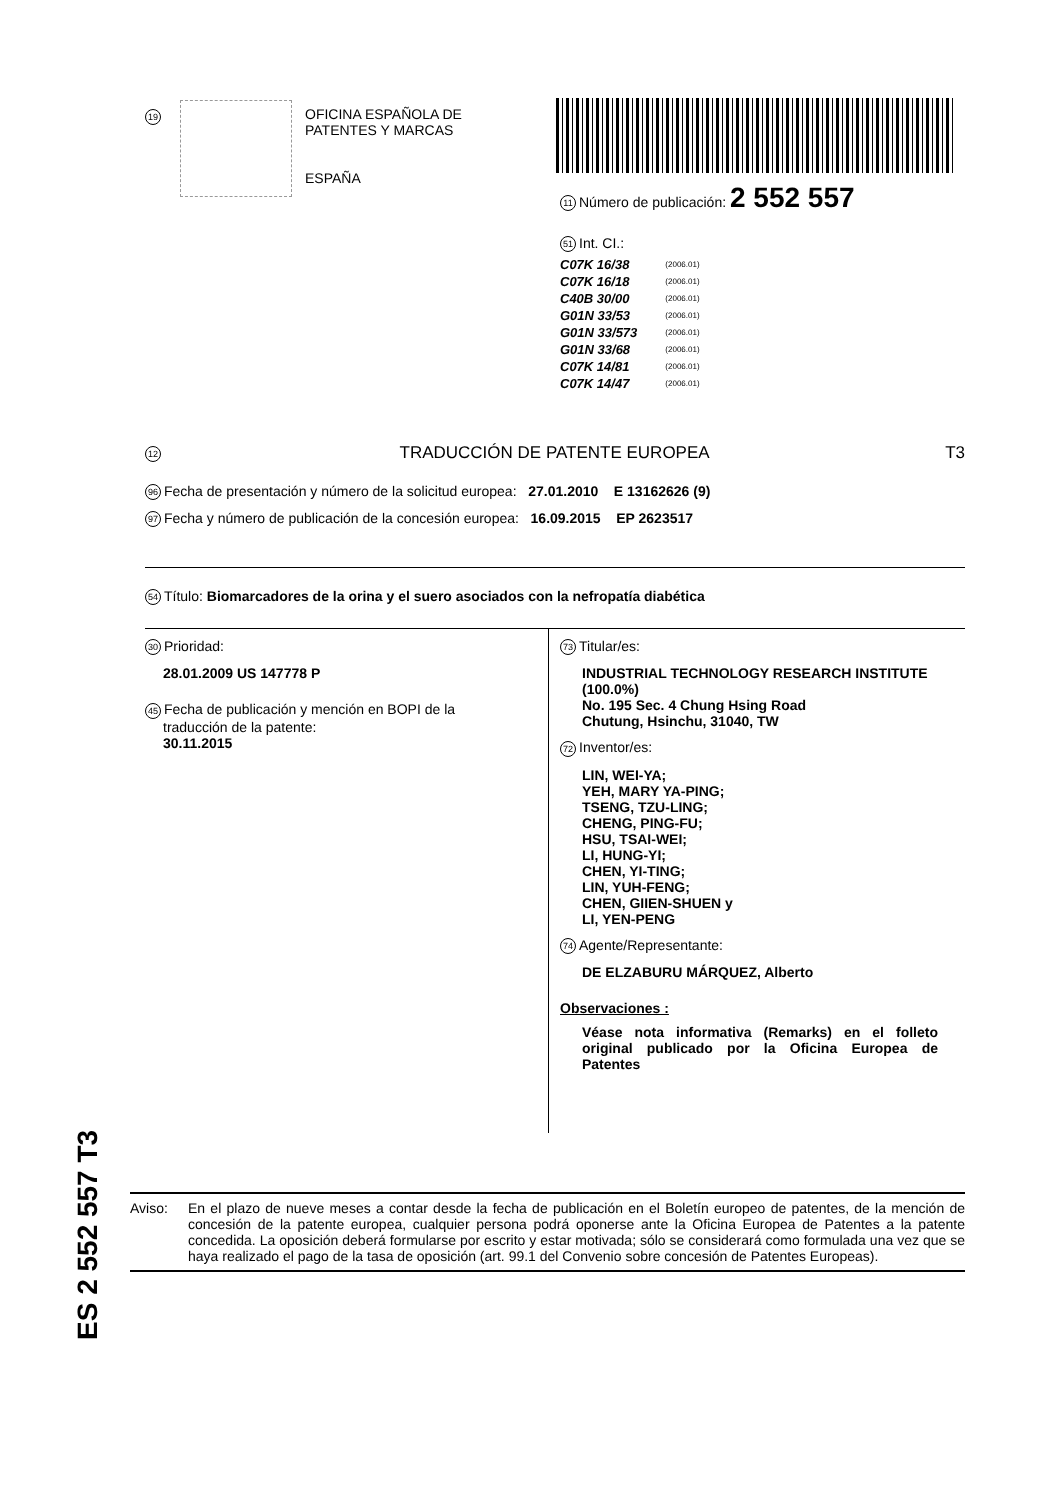19
OFICINA ESPAÑOLA DE
PATENTES Y MARCAS
ESPAÑA
11 Número de publicación: 2 552 557
51 Int. CI.:
| C07K 16/38 | (2006.01) |
| C07K 16/18 | (2006.01) |
| C40B 30/00 | (2006.01) |
| G01N 33/53 | (2006.01) |
| G01N 33/573 | (2006.01) |
| G01N 33/68 | (2006.01) |
| C07K 14/81 | (2006.01) |
| C07K 14/47 | (2006.01) |
12 TRADUCCIÓN DE PATENTE EUROPEA T3
96 Fecha de presentación y número de la solicitud europea: 27.01.2010 E 13162626 (9)
97 Fecha y número de publicación de la concesión europea: 16.09.2015 EP 2623517
54 Título: Biomarcadores de la orina y el suero asociados con la nefropatía diabética
30 Prioridad:
28.01.2009 US 147778 P
45 Fecha de publicación y mención en BOPI de la
traducción de la patente:
30.11.2015
73 Titular/es:
INDUSTRIAL TECHNOLOGY RESEARCH INSTITUTE (100.0%)
No. 195 Sec. 4 Chung Hsing Road
Chutung, Hsinchu, 31040, TW
72 Inventor/es:
LIN, WEI-YA;
YEH, MARY YA-PING;
TSENG, TZU-LING;
CHENG, PING-FU;
HSU, TSAI-WEI;
LI, HUNG-YI;
CHEN, YI-TING;
LIN, YUH-FENG;
CHEN, GIIEN-SHUEN y
LI, YEN-PENG
74 Agente/Representante:
DE ELZABURU MÁRQUEZ, Alberto
Observaciones :
Véase nota informativa (Remarks) en el folleto original publicado por la Oficina Europea de Patentes
ES 2 552 557 T3
Aviso: En el plazo de nueve meses a contar desde la fecha de publicación en el Boletín europeo de patentes, de la mención de concesión de la patente europea, cualquier persona podrá oponerse ante la Oficina Europea de Patentes a la patente concedida. La oposición deberá formularse por escrito y estar motivada; sólo se considerará como formulada una vez que se haya realizado el pago de la tasa de oposición (art. 99.1 del Convenio sobre concesión de Patentes Europeas).